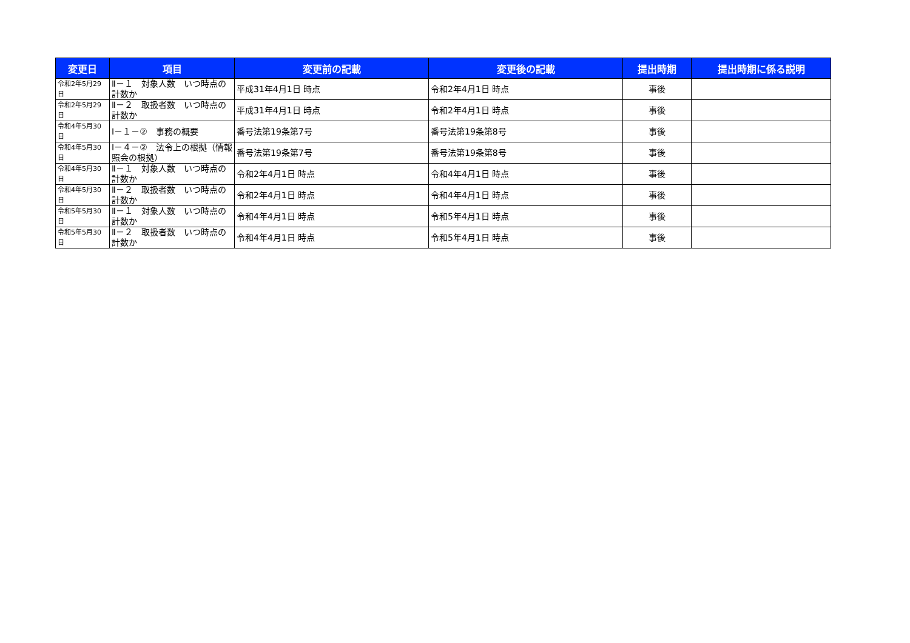| 変更日 | 項目 | 変更前の記載 | 変更後の記載 | 提出時期 | 提出時期に係る説明 |
| --- | --- | --- | --- | --- | --- |
| 令和2年5月29日 | Ⅱ－１ 対象人数 いつ時点の計数か | 平成31年4月1日 時点 | 令和2年4月1日 時点 | 事後 | |
| 令和2年5月29日 | Ⅱ－２ 取扱者数 いつ時点の計数か | 平成31年4月1日 時点 | 令和2年4月1日 時点 | 事後 | |
| 令和4年5月30日 | Ⅰ－１－② 事務の概要 | 番号法第19条第7号 | 番号法第19条第8号 | 事後 | |
| 令和4年5月30日 | Ⅰ－４－② 法令上の根拠（情報照会の根拠） | 番号法第19条第7号 | 番号法第19条第8号 | 事後 | |
| 令和4年5月30日 | Ⅱ－１ 対象人数 いつ時点の計数か | 令和2年4月1日 時点 | 令和4年4月1日 時点 | 事後 | |
| 令和4年5月30日 | Ⅱ－２ 取扱者数 いつ時点の計数か | 令和2年4月1日 時点 | 令和4年4月1日 時点 | 事後 | |
| 令和5年5月30日 | Ⅱ－１ 対象人数 いつ時点の計数か | 令和4年4月1日 時点 | 令和5年4月1日 時点 | 事後 | |
| 令和5年5月30日 | Ⅱ－２ 取扱者数 いつ時点の計数か | 令和4年4月1日 時点 | 令和5年4月1日 時点 | 事後 | |